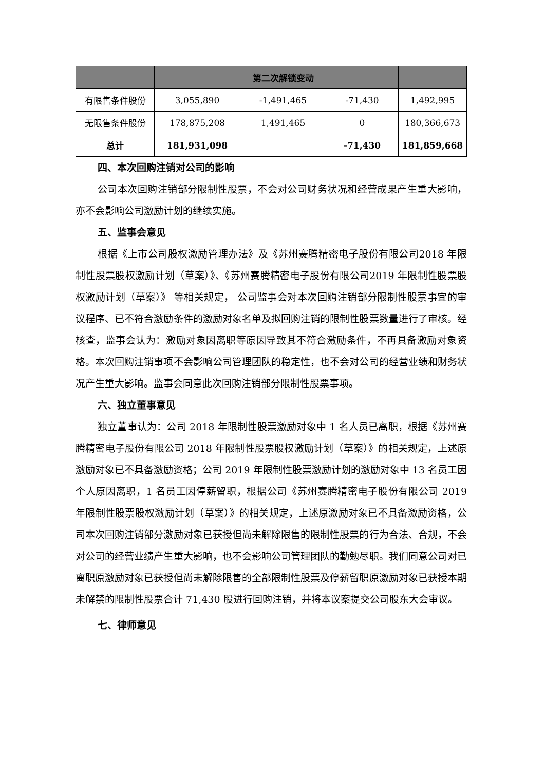| | | 第二次解锁变动 | | |
| --- | --- | --- | --- | --- |
| 有限售条件股份 | 3,055,890 | -1,491,465 | -71,430 | 1,492,995 |
| 无限售条件股份 | 178,875,208 | 1,491,465 | 0 | 180,366,673 |
| 总计 | 181,931,098 | | -71,430 | 181,859,668 |
四、本次回购注销对公司的影响
公司本次回购注销部分限制性股票，不会对公司财务状况和经营成果产生重大影响，亦不会影响公司激励计划的继续实施。
五、监事会意见
根据《上市公司股权激励管理办法》及《苏州赛腾精密电子股份有限公司2018 年限制性股票股权激励计划（草案）》、《苏州赛腾精密电子股份有限公司2019 年限制性股票股权激励计划（草案）》 等相关规定， 公司监事会对本次回购注销部分限制性股票事宜的审议程序、已不符合激励条件的激励对象名单及拟回购注销的限制性股票数量进行了审核。经核查，监事会认为：激励对象因离职等原因导致其不符合激励条件，不再具备激励对象资格。本次回购注销事项不会影响公司管理团队的稳定性，也不会对公司的经营业绩和财务状况产生重大影响。监事会同意此次回购注销部分限制性股票事项。
六、独立董事意见
独立董事认为：公司 2018 年限制性股票激励对象中 1 名人员已离职，根据《苏州赛腾精密电子股份有限公司 2018 年限制性股票股权激励计划（草案）》的相关规定，上述原激励对象已不具备激励资格；公司 2019 年限制性股票激励计划的激励对象中 13 名员工因个人原因离职，1 名员工因停薪留职，根据公司《苏州赛腾精密电子股份有限公司 2019 年限制性股票股权激励计划（草案）》的相关规定，上述原激励对象已不具备激励资格，公司本次回购注销部分激励对象已获授但尚未解除限售的限制性股票的行为合法、合规，不会对公司的经营业绩产生重大影响，也不会影响公司管理团队的勤勉尽职。我们同意公司对已离职原激励对象已获授但尚未解除限售的全部限制性股票及停薪留职原激励对象已获授本期未解禁的限制性股票合计 71,430 股进行回购注销，并将本议案提交公司股东大会审议。
七、律师意见